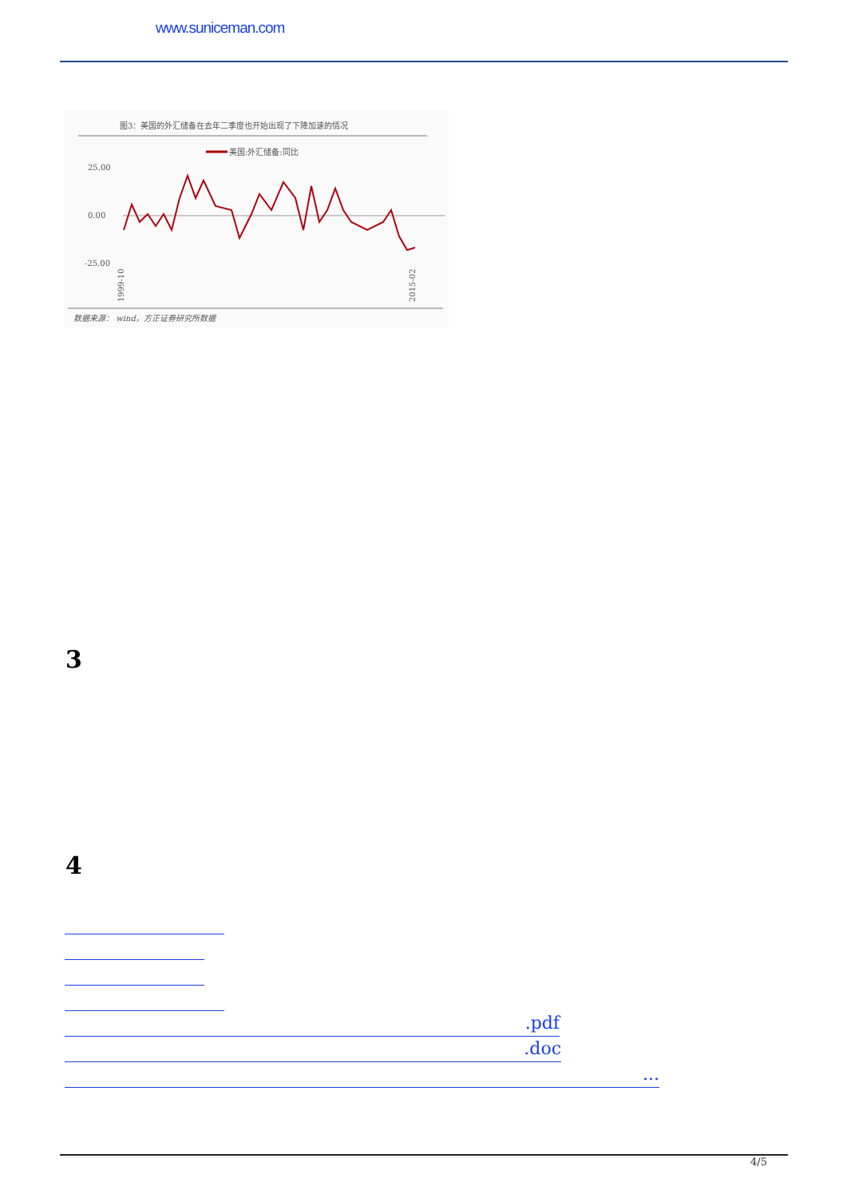www.suniceman.com
图3：美国的外汇储备在去年二季度也开始出现了下降加速的情况
美国:外汇储备:同比
25.00
0.00
-25.00
1999-10
2015-02
数据来源： wind，方正证券研究所数据
3
4
.pdf
.doc
...
4/5